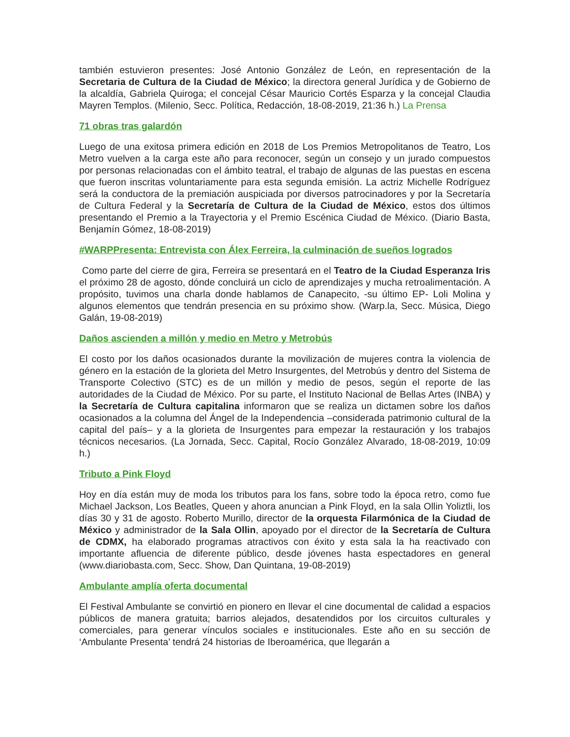también estuvieron presentes: José Antonio González de León, en representación de la Secretaria de Cultura de la Ciudad de México; la directora general Jurídica y de Gobierno de la alcaldía, Gabriela Quiroga; el concejal César Mauricio Cortés Esparza y la concejal Claudia Mayren Templos. (Milenio, Secc. Política, Redacción, 18-08-2019, 21:36 h.) La Prensa
71 obras tras galardón
Luego de una exitosa primera edición en 2018 de Los Premios Metropolitanos de Teatro, Los Metro vuelven a la carga este año para reconocer, según un consejo y un jurado compuestos por personas relacionadas con el ámbito teatral, el trabajo de algunas de las puestas en escena que fueron inscritas voluntariamente para esta segunda emisión. La actriz Michelle Rodríguez será la conductora de la premiación auspiciada por diversos patrocinadores y por la Secretaría de Cultura Federal y la Secretaría de Cultura de la Ciudad de México, estos dos últimos presentando el Premio a la Trayectoria y el Premio Escénica Ciudad de México. (Diario Basta, Benjamín Gómez, 18-08-2019)
#WARPPresenta: Entrevista con Álex Ferreira, la culminación de sueños logrados
Como parte del cierre de gira, Ferreira se presentará en el Teatro de la Ciudad Esperanza Iris el próximo 28 de agosto, dónde concluirá un ciclo de aprendizajes y mucha retroalimentación. A propósito, tuvimos una charla donde hablamos de Canapecito, -su último EP- Loli Molina y algunos elementos que tendrán presencia en su próximo show. (Warp.la, Secc. Música, Diego Galán, 19-08-2019)
Daños ascienden a millón y medio en Metro y Metrobús
El costo por los daños ocasionados durante la movilización de mujeres contra la violencia de género en la estación de la glorieta del Metro Insurgentes, del Metrobús y dentro del Sistema de Transporte Colectivo (STC) es de un millón y medio de pesos, según el reporte de las autoridades de la Ciudad de México. Por su parte, el Instituto Nacional de Bellas Artes (INBA) y la Secretaría de Cultura capitalina informaron que se realiza un dictamen sobre los daños ocasionados a la columna del Ángel de la Independencia –considerada patrimonio cultural de la capital del país– y a la glorieta de Insurgentes para empezar la restauración y los trabajos técnicos necesarios. (La Jornada, Secc. Capital, Rocío González Alvarado, 18-08-2019, 10:09 h.)
Tributo a Pink Floyd
Hoy en día están muy de moda los tributos para los fans, sobre todo la época retro, como fue Michael Jackson, Los Beatles, Queen y ahora anuncian a Pink Floyd, en la sala Ollin Yoliztli, los días 30 y 31 de agosto. Roberto Murillo, director de la orquesta Filarmónica de la Ciudad de México y administrador de la Sala Ollin, apoyado por el director de la Secretaría de Cultura de CDMX, ha elaborado programas atractivos con éxito y esta sala la ha reactivado con importante afluencia de diferente público, desde jóvenes hasta espectadores en general (www.diariobasta.com, Secc. Show, Dan Quintana, 19-08-2019)
Ambulante amplía oferta documental
El Festival Ambulante se convirtió en pionero en llevar el cine documental de calidad a espacios públicos de manera gratuita; barrios alejados, desatendidos por los circuitos culturales y comerciales, para generar vínculos sociales e institucionales. Este año en su sección de ‘Ambulante Presenta’ tendrá 24 historias de Iberoamérica, que llegarán a